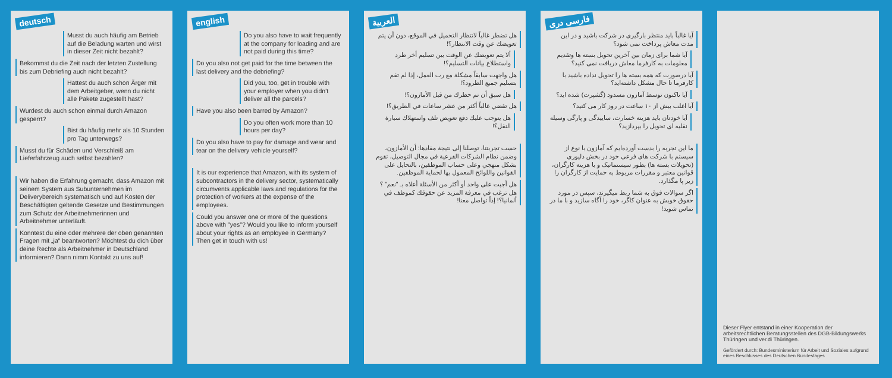deutsch
Musst du auch häufig am Betrieb auf die Beladung warten und wirst in dieser Zeit nicht bezahlt?
Bekommst du die Zeit nach der letzten Zustellung bis zum Debriefing auch nicht bezahlt?
Hattest du auch schon Ärger mit dem Arbeitgeber, wenn du nicht alle Pakete zugestellt hast?
Wurdest du auch schon einmal durch Amazon gesperrt?
Bist du häufig mehr als 10 Stunden pro Tag unterwegs?
Musst du für Schäden und Verschleiß am Lieferfahrzeug auch selbst bezahlen?
Wir haben die Erfahrung gemacht, dass Amazon mit seinem System aus Subunternehmen im Deliverybereich systematisch und auf Kosten der Beschäftigten geltende Gesetze und Bestimmungen zum Schutz der Arbeitnehmerinnen und Arbeitnehmer unterläuft.
Konntest du eine oder mehrere der oben genannten Fragen mit „ja“ beantworten? Möchtest du dich über deine Rechte als Arbeitnehmer in Deutschland informieren? Dann nimm Kontakt zu uns auf!
english
Do you also have to wait frequently at the company for loading and are not paid during this time?
Do you also not get paid for the time between the last delivery and the debriefing?
Did you, too, get in trouble with your employer when you didn't deliver all the parcels?
Have you also been barred by Amazon?
Do you often work more than 10 hours per day?
Do you also have to pay for damage and wear and tear on the delivery vehicle yourself?
It is our experience that Amazon, with its system of subcontractors in the delivery sector, systematically circumvents applicable laws and regulations for the protection of workers at the expense of the employees.
Could you answer one or more of the questions above with "yes"? Would you like to inform yourself about your rights as an employee in Germany? Then get in touch with us!
العربية
هل تضطر غالباً لانتظار التحميل في الموقع، دون أن يتم تعويضك عن وقت الانتظار؟!
ألا يتم تعويضك عن الوقت بين تسليم أخر طرد واستطلاع بيانات التسليم؟!
هل واجهت سابقاً مشكلة مع رب العمل، إذا لم تقم بتسليم جميع الطرود؟!
هل سبق أن تم حظرك من قبل الأمازون؟!
هل تقضي غالباً أكثر من عشر ساعات في الطريق؟!
هل يتوجب عليك دفع تعويض تلف واستهلاك سيارة النقل؟!
حسب تجربتنا، توصلنا إلى نتيجة مفادها: أن الأمازون، وضمن نظام الشركات الفرعية في مجال التوصيل، تقوم بشكل منهجي وعلى حساب الموظفين، بالتحايل على القوانين واللوائح المعمول بها لحماية الموظفين.
هل أجبت على واحد أو أكثر من الأسئلة أعلاه بـ "نعم" ؟ هل ترغب في معرفة المزيد عن حقوقك كموظف في ألمانيا؟! إذاً تواصل معنا!
فارسی دری
آیا غالباً باید منتظر بارگیری در شرکت باشید و در این مدت معاش پرداخت نمی شود؟
آیا شما برای زمان بین آخرین تحویل بسته ها وتقدیم معلومات به کارفرما معاش دریافت نمی کنید؟
آیا درصورت که همه بسته ها را تحویل نداده باشید با کارفرما تا حال مشکل داشته‌اید؟
آیا تاکنون توسط آمازون مسدود (گشپرت) شده اید؟
آیا اغلب بیش از ۱۰ ساعت در روز کار می کنید؟
آیا خودتان باید هزینه خسارت، ساییدگی و پارگی وسیله نقلیه ای تحویل را بپردازید؟
ما این تجربه را بدست آورده‌ایم که آمازون با نوع از سیستم با شرکت های فرعی خود در بخش دلیوری (تحویلات بسته ها) بطور سیستماتیک و با هزینه کارگران، قوانین معتبر و مقررات مربوط به حمایت از کارگران را زیر پا مگذارد.
اگر سوالات فوق به شما ربط میگیرند، سپس در مورد حقوق خویش به عنوان کاگر، خود را آگاه سازید و با ما در تماس شوید!
Dieser Flyer entstand in einer Kooperation der arbeitsrechtlichen Beratungsstellen des DGB-Bildungswerks Thüringen und ver.di Thüringen.
Gefördert durch: Bundesministerium für Arbeit und Soziales aufgrund eines Beschlusses des Deutschen Bundestages